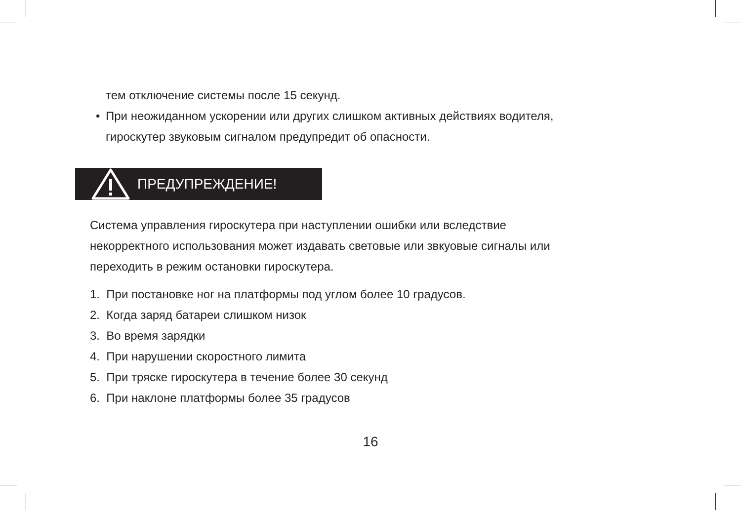тем отключение системы после 15 секунд.
• При неожиданном ускорении или других слишком активных действиях водителя,
гироскутер звуковым сигналом предупредит об опасности.
ПРЕДУПРЕЖДЕНИЕ!
Система управления гироскутера при наступлении ошибки или вследствие
некорректного использования может издавать световые или звкуовые сигналы или
переходить в режим остановки гироскутера.
1. При постановке ног на платформы под углом более 10 градусов.
2. Когда заряд батареи слишком низок
3. Во время зарядки
4. При нарушении скоростного лимита
5. При тряске гироскутера в течение более 30 секунд
6. При наклоне платформы более 35 градусов
16